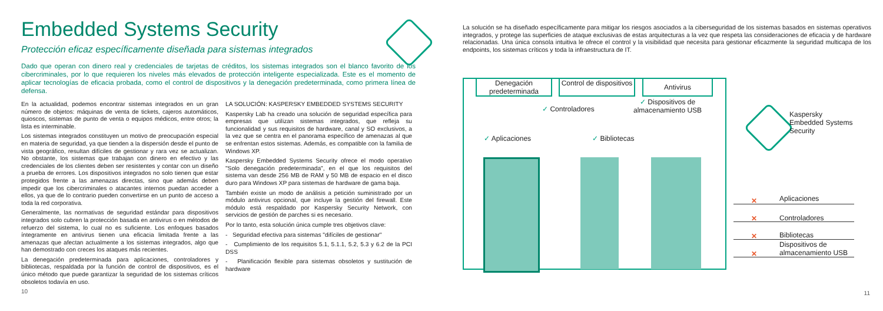Embedded Systems Security
Protección eficaz específicamente diseñada para sistemas integrados
Dado que operan con dinero real y credenciales de tarjetas de créditos, los sistemas integrados son el blanco favorito de los cibercriminales, por lo que requieren los niveles más elevados de protección inteligente especializada. Este es el momento de aplicar tecnologías de eficacia probada, como el control de dispositivos y la denegación predeterminada, como primera línea de defensa.
En la actualidad, podemos encontrar sistemas integrados en un gran número de objetos: máquinas de venta de tickets, cajeros automáticos, quioscos, sistemas de punto de venta o equipos médicos, entre otros; la lista es interminable.
Los sistemas integrados constituyen un motivo de preocupación especial en materia de seguridad, ya que tienden a la dispersión desde el punto de vista geográfico, resultan difíciles de gestionar y rara vez se actualizan. No obstante, los sistemas que trabajan con dinero en efectivo y las credenciales de los clientes deben ser resistentes y contar con un diseño a prueba de errores. Los dispositivos integrados no solo tienen que estar protegidos frente a las amenazas directas, sino que además deben impedir que los cibercriminales o atacantes internos puedan acceder a ellos, ya que de lo contrario pueden convertirse en un punto de acceso a toda la red corporativa.
Generalmente, las normativas de seguridad estándar para dispositivos integrados solo cubren la protección basada en antivirus o en métodos de refuerzo del sistema, lo cual no es suficiente. Los enfoques basados íntegramente en antivirus tienen una eficacia limitada frente a las amenazas que afectan actualmente a los sistemas integrados, algo que han demostrado con creces los ataques más recientes.
La denegación predeterminada para aplicaciones, controladores y bibliotecas, respaldada por la función de control de dispositivos, es el único método que puede garantizar la seguridad de los sistemas críticos obsoletos todavía en uso.
10
LA SOLUCIÓN: KASPERSKY EMBEDDED SYSTEMS SECURITY
Kaspersky Lab ha creado una solución de seguridad específica para empresas que utilizan sistemas integrados, que refleja su funcionalidad y sus requisitos de hardware, canal y SO exclusivos, a la vez que se centra en el panorama específico de amenazas al que se enfrentan estos sistemas. Además, es compatible con la familia de Windows XP.
Kaspersky Embedded Systems Security ofrece el modo operativo "Solo denegación predeterminada", en el que los requisitos del sistema van desde 256 MB de RAM y 50 MB de espacio en el disco duro para Windows XP para sistemas de hardware de gama baja.
También existe un modo de análisis a petición suministrado por un módulo antivirus opcional, que incluye la gestión del firewall. Este módulo está respaldado por Kaspersky Security Network, con servicios de gestión de parches si es necesario.
Por lo tanto, esta solución única cumple tres objetivos clave:
- Seguridad efectiva para sistemas "difíciles de gestionar"
- Cumplimiento de los requisitos 5.1, 5.1.1, 5.2, 5.3 y 6.2 de la PCI DSS
- Planificación flexible para sistemas obsoletos y sustitución de hardware
La solución se ha diseñado específicamente para mitigar los riesgos asociados a la ciberseguridad de los sistemas basados en sistemas operativos integrados, y protege las superficies de ataque exclusivas de estas arquitecturas a la vez que respeta las consideraciones de eficacia y de hardware relacionadas. Una única consola intuitiva le ofrece el control y la visibilidad que necesita para gestionar eficazmente la seguridad multicapa de los endpoints, los sistemas críticos y toda la infraestructura de IT.
Denegación predeterminada
Control de dispositivos
Antivirus
✓ Controladores
✓ Dispositivos de
almacenamiento USB
✓ Aplicaciones ✓ Bibliotecas
Kaspersky
Embedded Systems
Security
Aplicaciones
Controladores
Bibliotecas
Dispositivos de
almacenamiento USB
✕
✕
✕
✕
11